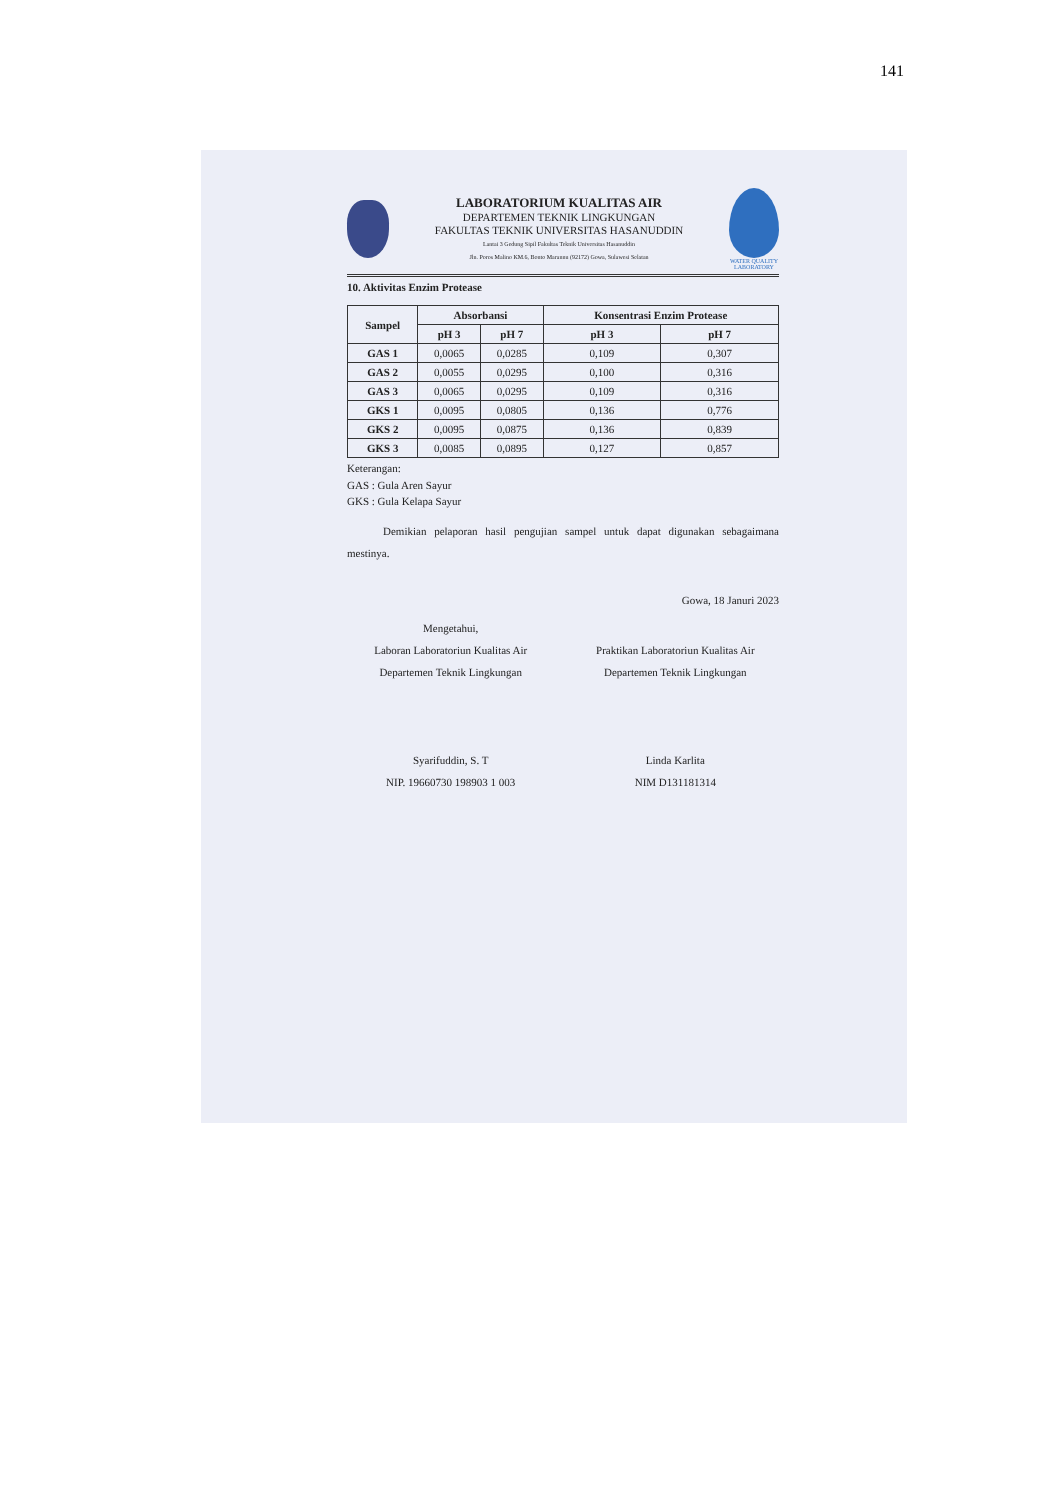141
LABORATORIUM KUALITAS AIR
DEPARTEMEN TEKNIK LINGKUNGAN
FAKULTAS TEKNIK UNIVERSITAS HASANUDDIN
Lantai 3 Gedung Sipil Fakultas Teknik Universitas Hasanuddin
Jln. Poros Malino KM.6, Bonto Marannu (92172) Gowa, Sulawesi Selatan
WATER QUALITY
LABORATORY
10. Aktivitas Enzim Protease
| Sampel | Absorbansi | | Konsentrasi Enzim Protease | |
| --- | --- | --- | --- | --- |
| | pH 3 | pH 7 | pH 3 | pH 7 |
| GAS 1 | 0,0065 | 0,0285 | 0,109 | 0,307 |
| GAS 2 | 0,0055 | 0,0295 | 0,100 | 0,316 |
| GAS 3 | 0,0065 | 0,0295 | 0,109 | 0,316 |
| GKS 1 | 0,0095 | 0,0805 | 0,136 | 0,776 |
| GKS 2 | 0,0095 | 0,0875 | 0,136 | 0,839 |
| GKS 3 | 0,0085 | 0,0895 | 0,127 | 0,857 |
Keterangan:
GAS : Gula Aren Sayur
GKS : Gula Kelapa Sayur
Demikian pelaporan hasil pengujian sampel untuk dapat digunakan sebagaimana mestinya.
Gowa, 18 Januri 2023
Mengetahui,
Laboran Laboratoriun Kualitas Air
Departemen Teknik Lingkungan
Syarifuddin, S. T
NIP. 19660730 198903 1 003
Praktikan Laboratoriun Kualitas Air
Departemen Teknik Lingkungan
Linda Karlita
NIM D131181314